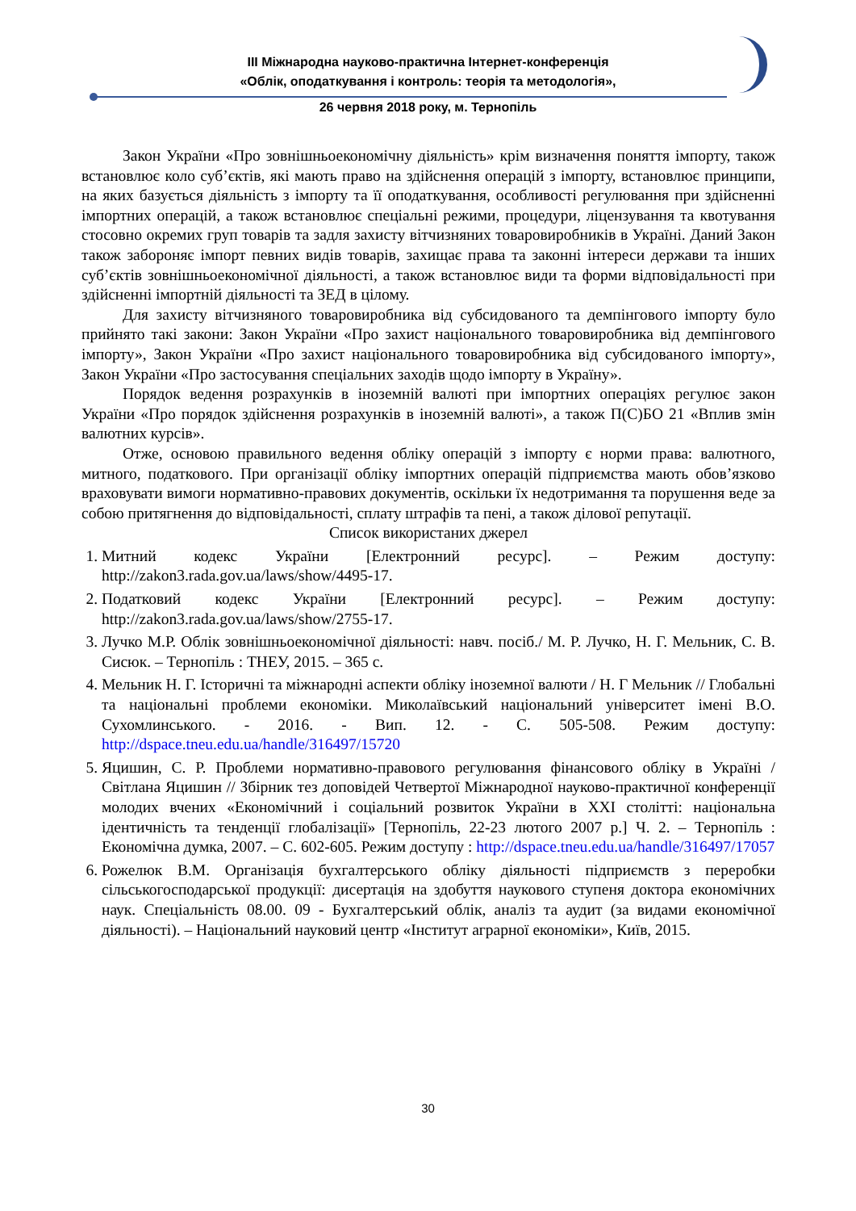ІІІ Міжнародна науково-практична Інтернет-конференція
«Облік, оподаткування і контроль: теорія та методологія»,
26 червня 2018 року, м. Тернопіль
Закон України «Про зовнішньоекономічну діяльність» крім визначення поняття імпорту, також встановлює коло суб’єктів, які мають право на здійснення операцій з імпорту, встановлює принципи, на яких базується діяльність з імпорту та її оподаткування, особливості регулювання при здійсненні імпортних операцій, а також встановлює спеціальні режими, процедури, ліцензування та квотування стосовно окремих груп товарів та задля захисту вітчизняних товаровиробників в Україні. Даний Закон також забороняє імпорт певних видів товарів, захищає права та законні інтереси держави та інших суб’єктів зовнішньоекономічної діяльності, а також встановлює види та форми відповідальності при здійсненні імпортній діяльності та ЗЕД в цілому.
Для захисту вітчизняного товаровиробника від субсидованого та демпінгового імпорту було прийнято такі закони: Закон України «Про захист національного товаровиробника від демпінгового імпорту», Закон України «Про захист національного товаровиробника від субсидованого імпорту», Закон України «Про застосування спеціальних заходів щодо імпорту в Україну».
Порядок ведення розрахунків в іноземній валюті при імпортних операціях регулює закон України «Про порядок здійснення розрахунків в іноземній валюті», а також П(С)БО 21 «Вплив змін валютних курсів».
Отже, основою правильного ведення обліку операцій з імпорту є норми права: валютного, митного, податкового. При організації обліку імпортних операцій підприємства мають обов’язково враховувати вимоги нормативно-правових документів, оскільки їх недотримання та порушення веде за собою притягнення до відповідальності, сплату штрафів та пені, а також ділової репутації.
Список використаних джерел
1. Митний кодекс України [Електронний ресурс]. – Режим доступу: http://zakon3.rada.gov.ua/laws/show/4495-17.
2. Податковий кодекс України [Електронний ресурс]. – Режим доступу: http://zakon3.rada.gov.ua/laws/show/2755-17.
3. Лучко М.Р. Облік зовнішньоекономічної діяльності: навч. посіб./ М. Р. Лучко, Н. Г. Мельник, С. В. Сисюк. – Тернопіль : ТНЕУ, 2015. – 365 с.
4. Мельник Н. Г. Історичні та міжнародні аспекти обліку іноземної валюти / Н. Г Мельник // Глобальні та національні проблеми економіки. Миколаївський національний університет імені В.О. Сухомлинського. - 2016. - Вип. 12. - С. 505-508. Режим доступу: http://dspace.tneu.edu.ua/handle/316497/15720
5. Яцишин, С. Р. Проблеми нормативно-правового регулювання фінансового обліку в Україні / Світлана Яцишин // Збірник тез доповідей Четвертої Міжнародної науково-практичної конференції молодих вчених «Економічний і соціальний розвиток України в ХХІ столітті: національна ідентичність та тенденції глобалізації» [Тернопіль, 22-23 лютого 2007 р.] Ч. 2. – Тернопіль : Економічна думка, 2007. – С. 602-605. Режим доступу : http://dspace.tneu.edu.ua/handle/316497/17057
6. Рожелюк В.М. Організація бухгалтерського обліку діяльності підприємств з переробки сільськогосподарської продукції: дисертація на здобуття наукового ступеня доктора економічних наук. Спеціальність 08.00. 09 - Бухгалтерський облік, аналіз та аудит (за видами економічної діяльності). – Національний науковий центр «Інститут аграрної економіки», Київ, 2015.
30